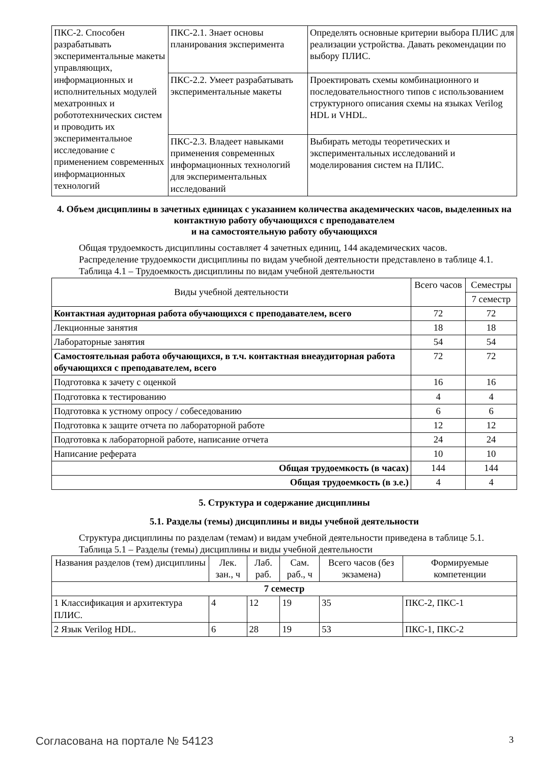| ПКС-2. Способен разрабатывать экспериментальные макеты управляющих, информационных и исполнительных модулей мехатронных и робототехнических систем и проводить их экспериментальное исследование с применением современных информационных технологий | ПКС-2.1. Знает основы планирования эксперимента | Определять основные критерии выбора ПЛИС для реализации устройства. Давать рекомендации по выбору ПЛИС. |
| | ПКС-2.2. Умеет разрабатывать экспериментальные макеты | Проектировать схемы комбинационного и последовательностного типов с использованием структурного описания схемы на языках Verilog HDL и VHDL. |
| | ПКС-2.3. Владеет навыками применения современных информационных технологий для экспериментальных исследований | Выбирать методы теоретических и экспериментальных исследований и моделирования систем на ПЛИС. |
4. Объем дисциплины в зачетных единицах с указанием количества академических часов, выделенных на контактную работу обучающихся с преподавателем
и на самостоятельную работу обучающихся
Общая трудоемкость дисциплины составляет 4 зачетных единиц, 144 академических часов.
Распределение трудоемкости дисциплины по видам учебной деятельности представлено в таблице 4.1.
Таблица 4.1 – Трудоемкость дисциплины по видам учебной деятельности
| Виды учебной деятельности | Всего часов | Семестры |
| --- | --- | --- |
| | | 7 семестр |
| Контактная аудиторная работа обучающихся с преподавателем, всего | 72 | 72 |
| Лекционные занятия | 18 | 18 |
| Лабораторные занятия | 54 | 54 |
| Самостоятельная работа обучающихся, в т.ч. контактная внеаудиторная работа обучающихся с преподавателем, всего | 72 | 72 |
| Подготовка к зачету с оценкой | 16 | 16 |
| Подготовка к тестированию | 4 | 4 |
| Подготовка к устному опросу / собеседованию | 6 | 6 |
| Подготовка к защите отчета по лабораторной работе | 12 | 12 |
| Подготовка к лабораторной работе, написание отчета | 24 | 24 |
| Написание реферата | 10 | 10 |
| Общая трудоемкость (в часах) | 144 | 144 |
| Общая трудоемкость (в з.е.) | 4 | 4 |
5. Структура и содержание дисциплины
5.1. Разделы (темы) дисциплины и виды учебной деятельности
Структура дисциплины по разделам (темам) и видам учебной деятельности приведена в таблице 5.1.
Таблица 5.1 – Разделы (темы) дисциплины и виды учебной деятельности
| Названия разделов (тем) дисциплины | Лек. зан., ч | Лаб. раб. | Сам. раб., ч | Всего часов (без экзамена) | Формируемые компетенции |
| --- | --- | --- | --- | --- | --- |
| 7 семестр | | | | | |
| 1 Классификация и архитектура ПЛИС. | 4 | 12 | 19 | 35 | ПКС-2, ПКС-1 |
| 2 Язык Verilog HDL. | 6 | 28 | 19 | 53 | ПКС-1, ПКС-2 |
Согласована на портале № 54123 3